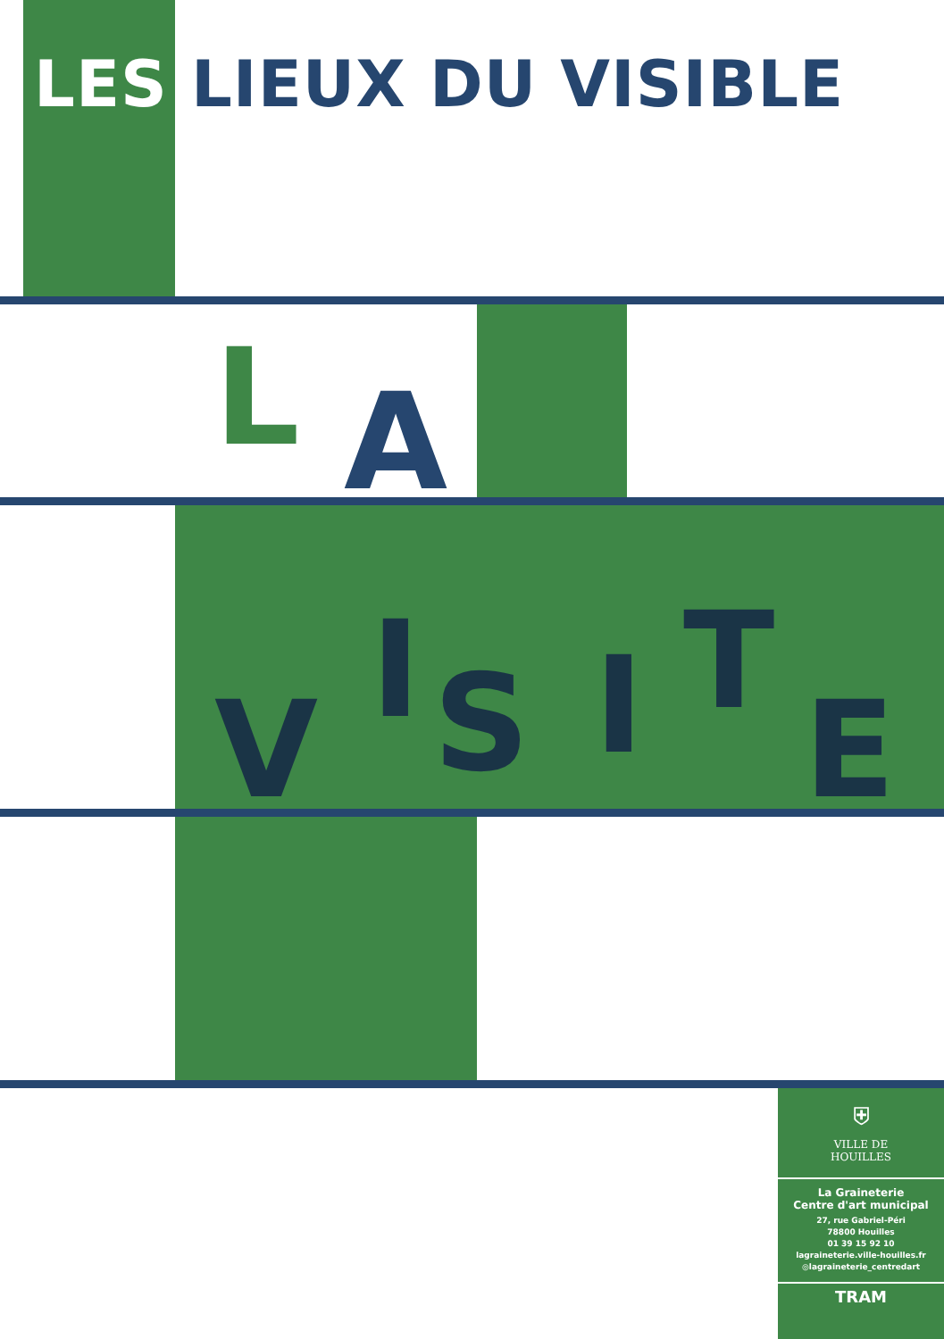LES LIEUX DU VISIBLE
L A
V
I S I T
E
⛨
VILLE DE
HOUILLES
La Graineterie
Centre d'art municipal
27, rue Gabriel-Péri
78800 Houilles
01 39 15 92 10
lagraineterie.ville-houilles.fr
◎lagraineterie_centredart
TRAM